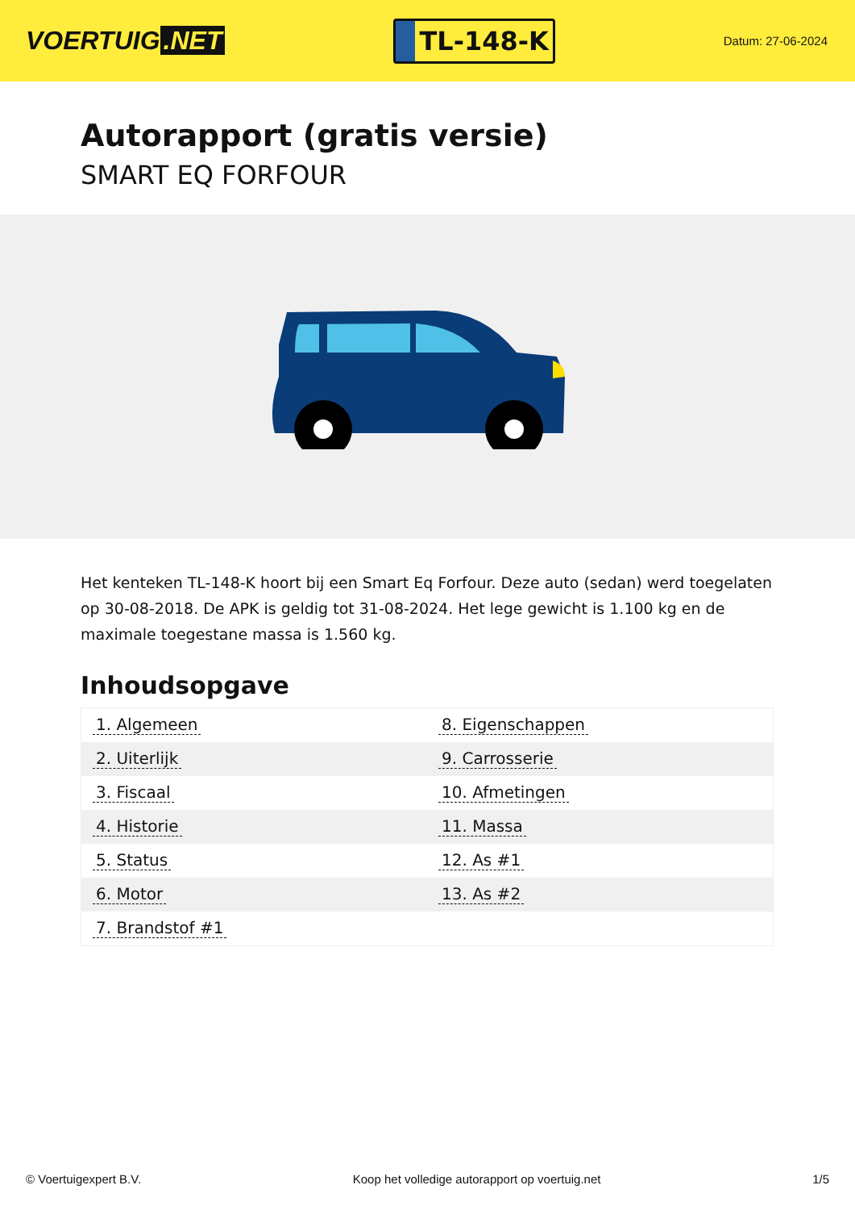VOERTUIG.NET
TL-148-K
Datum: 27-06-2024
Autorapport (gratis versie)
SMART EQ FORFOUR
Het kenteken TL-148-K hoort bij een Smart Eq Forfour. Deze auto (sedan) werd toegelaten op 30-08-2018. De APK is geldig tot 31-08-2024. Het lege gewicht is 1.100 kg en de maximale toegestane massa is 1.560 kg.
Inhoudsopgave
| 1. Algemeen | 8. Eigenschappen |
| 2. Uiterlijk | 9. Carrosserie |
| 3. Fiscaal | 10. Afmetingen |
| 4. Historie | 11. Massa |
| 5. Status | 12. As #1 |
| 6. Motor | 13. As #2 |
| 7. Brandstof #1 | |
© Voertuigexpert B.V. Koop het volledige autorapport op voertuig.net
1/5